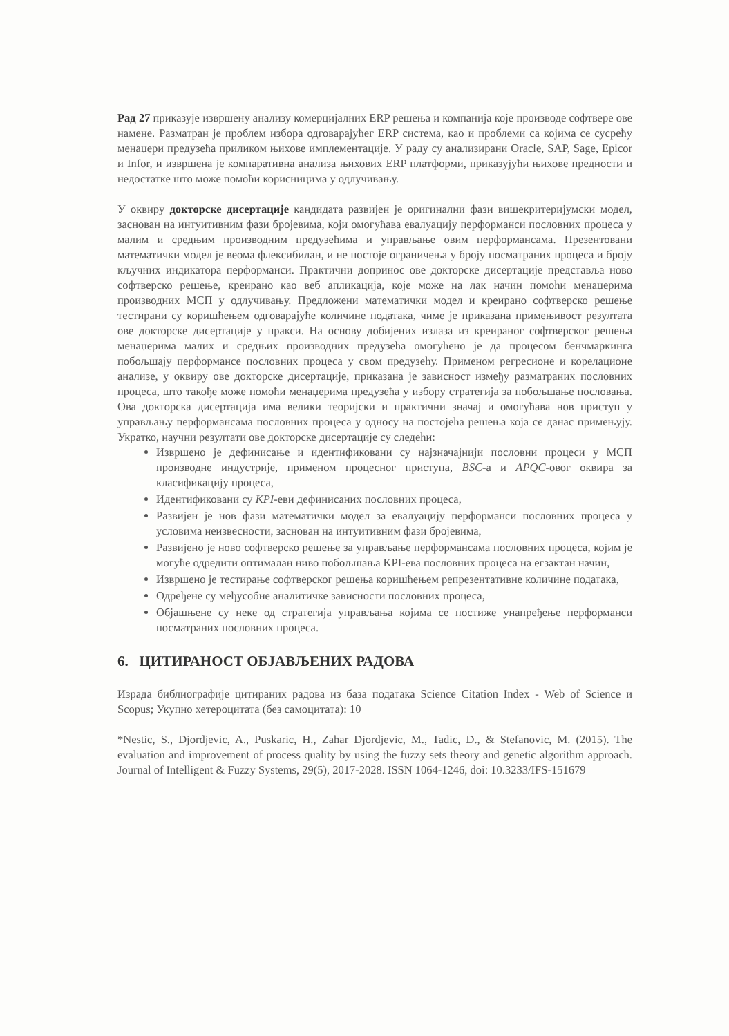Рад 27 приказује извршену анализу комерцијалних ERP решења и компанија које производе софтвере ове намене. Разматран је проблем избора одговарајућег ERP система, као и проблеми са којима се сусрећу менаџери предузећа приликом њихове имплементације. У раду су анализирани Oracle, SAP, Sage, Epicor и Infor, и извршена је компаративна анализа њихових ERP платформи, приказујући њихове предности и недостатке што може помоћи корисницима у одлучивању.
У оквиру докторске дисертације кандидата развијен је оригинални фази вишекритеријумски модел, заснован на интуитивним фази бројевима, који омогућава евалуацију перформанси пословних процеса у малим и средњим производним предузећима и управљање овим перформансама. Презентовани математички модел је веома флексибилан, и не постоје ограничења у броју посматраних процеса и броју кључних индикатора перформанси. Практични допринос ове докторске дисертације представља ново софтверско решење, креирано као веб апликација, које може на лак начин помоћи менаџерима производних МСП у одлучивању. Предложени математички модел и креирано софтверско решење тестирани су коришћењем одговарајуће количине података, чиме је приказана примењивост резултата ове докторске дисертације у пракси. На основу добијених излаза из креираног софтверског решења менаџерима малих и средњих производних предузећа омогућено је да процесом бенчмаркинга побољшају перформансе пословних процеса у свом предузећу. Применом регресионе и корелационе анализе, у оквиру ове докторске дисертације, приказана је зависност између разматраних пословних процеса, што такође може помоћи менаџерима предузећа у избору стратегија за побољшање пословања. Ова докторска дисертација има велики теоријски и практични значај и омогућава нов приступ у управљању перформансама пословних процеса у односу на постојећа решења која се данас примењују. Укратко, научни резултати ове докторске дисертације су следећи:
Извршено је дефинисање и идентификовани су најзначајнији пословни процеси у МСП производне индустрије, применом процесног приступа, BSC-а и APQC-овог оквира за класификацију процеса,
Идентификовани су KPI-еви дефинисаних пословних процеса,
Развијен је нов фази математички модел за евалуацију перформанси пословних процеса у условима неизвесности, заснован на интуитивним фази бројевима,
Развијено је ново софтверско решење за управљање перформансама пословних процеса, којим је могуће одредити оптималан ниво побољшања KPI-ева пословних процеса на егзактан начин,
Извршено је тестирање софтверског решења коришћењем репрезентативне количине података,
Одређене су међусобне аналитичке зависности пословних процеса,
Објашњене су неке од стратегија управљања којима се постиже унапређење перформанси посматраних пословних процеса.
6. ЦИТИРАНОСТ ОБЈАВЉЕНИХ РАДОВА
Израда библиографије цитираних радова из база података Science Citation Index - Web of Science и Scopus; Укупно хетероцитата (без самоцитата): 10
*Nestic, S., Djordjevic, A., Puskaric, H., Zahar Djordjevic, M., Tadic, D., & Stefanovic, M. (2015). The evaluation and improvement of process quality by using the fuzzy sets theory and genetic algorithm approach. Journal of Intelligent & Fuzzy Systems, 29(5), 2017-2028. ISSN 1064-1246, doi: 10.3233/IFS-151679